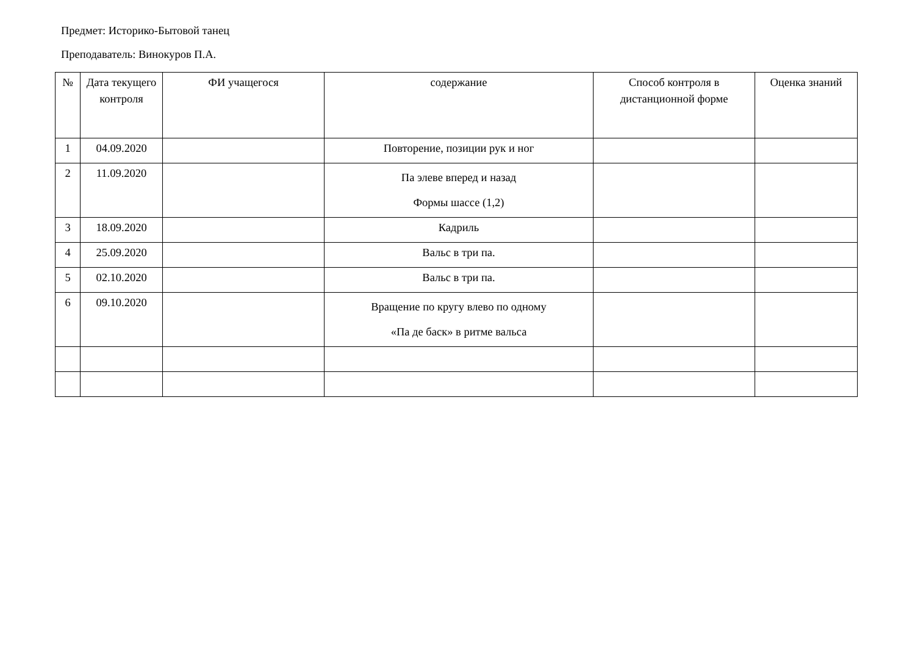Предмет: Историко-Бытовой танец
Преподаватель: Винокуров П.А.
| № | Дата текущего контроля | ФИ учащегося | содержание | Способ контроля в дистанционной форме | Оценка знаний |
| --- | --- | --- | --- | --- | --- |
| 1 | 04.09.2020 | | Повторение, позиции рук и ног | | |
| 2 | 11.09.2020 | | Па элеве вперед и назад Формы шассе (1,2) | | |
| 3 | 18.09.2020 | | Кадриль | | |
| 4 | 25.09.2020 | | Вальс в три па. | | |
| 5 | 02.10.2020 | | Вальс в три па. | | |
| 6 | 09.10.2020 | | Вращение по кругу влево по одному «Па де баск» в ритме вальса | | |